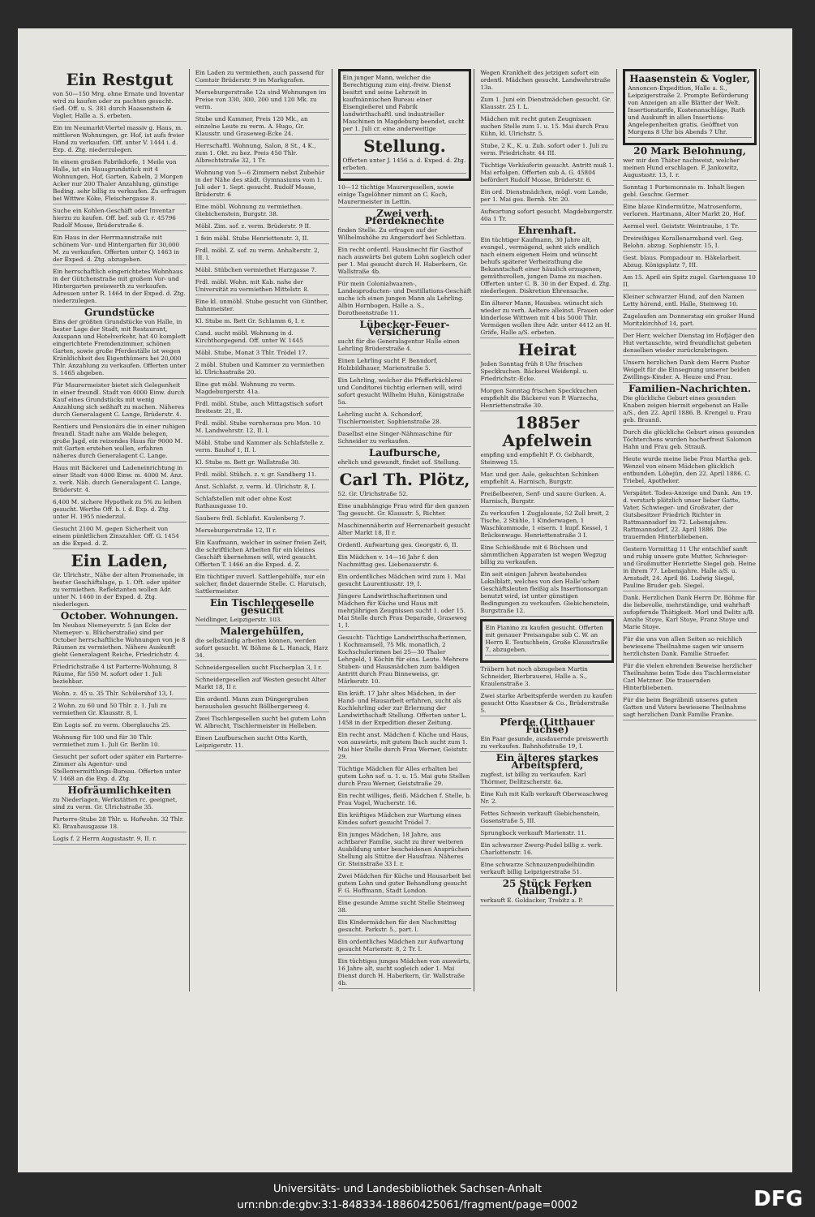Ein Restgut
von 50—150 Mrg. ohne Ernate und Inventar wird zu kaufen oder zu pachten gesucht. Gefl. Off. u. S. 381 durch Haasenstein & Vogler, Halle a. S. erbeten.
Ein im Neumarkt-Viertel massiv g. Haus, m. mittleren Wohnungen, gr. Hof, ist aufs freier Hand zu verkaufen. Off. unter V. 1444 i. d. Exp. d. Ztg. niederzulegen.
In einem großen Fabrikdorfe, 1 Meile von Halle, ist ein Hausgrundstück mit 4 Wohnungen, Hof, Garten, Kabeln, 2 Morgen Acker nur 200 Thaler Anzahlung, günstige Beding. sehr billig zu verkaufen. Zu erfragen bei Wittwe Köke, Fleischergasse 8.
Suche ein Kohlen-Geschäft oder Inventar hierzu zu kaufen. Off. bef. sub G. r. 45796 Rudolf Mosse, Brüderstraße 6.
Ein Haus in der Herrmannstraße mit schönem Vor- und Hintergarten für 30,000 M. zu verkaufen. Offerten unter Q. 1463 in der Exped. d. Ztg. abzugeben.
Ein herrschaftlich eingerichtetes Wohnhaus in der Gütchenstraße mit großem Vor- und Hintergarten preiswerth zu verkaufen. Adressen unter R. 1464 in der Exped. d. Ztg. niederzulegen.
Grundstücke
Eins der größten Grundstücke von Halle, in bester Lage der Stadt, mit Restaurant, Ausspann und Hotelverkehr, hat 40 komplett eingerichtete Fremdenzimmer, schönen Garten, sowie große Pferdeställe ist wegen Kränklichkeit des Eigenthümers bei 20,000 Thlr. Anzahlung zu verkaufen. Offerten unter S. 1465 abgeben.
Für Maurermeister bietet sich Gelegenheit in einer freundl. Stadt von 4000 Einw. durch Kauf eines Grundstücks mit wenig Anzahlung sich seßhaft zu machen. Näheres durch Generalagent C. Lange, Brüderstr. 4.
Rentiers und Pensionärs die in einer ruhigen freundl. Stadt nahe am Walde belegen, große Jagd, ein reizendes Haus für 9000 M. mit Garten erstehen wollen, erfahren näheres durch Generalagent C. Lange.
Haus mit Bäckerei und Ladeneinrichtung in einer Stadt von 4000 Einw. m. 4000 M. Anz. z. verk. Näh. durch Generalagent C. Lange, Brüderstr. 4.
6,400 M. sichere Hypothek zu 5% zu leihen gesucht. Werthe Off. b. i. d. Exp. d. Ztg. unter H. 1955 niederzul.
Gesucht 2100 M. gegen Sicherheit von einem pünktlichen Zinszahler. Off. G. 1454 an die Exped. d. Z.
Ein Laden,
Gr. Ulrichstr., Nähe der alten Promenade, in bester Geschäftslage, p. 1. Oft. oder später zu vermiethen. Reflektanten wollen Adr. unter N. 1460 in der Exped. d. Ztg. niederlegen.
October. Wohnungen.
Im Neubau Niemeyerstr. 5 (an Ecke der Niemeyer- u. Blücherstraße) sind per October herrschaftliche Wohnungen von je 8 Räumen zu vermiethen. Nähere Auskunft giebt Generalagent Reiche, Friedrichstr. 4.
Friedrichstraße 4 ist Parterre-Wohnung, 8 Räume, für 550 M. sofort oder 1. Juli beziehbar.
Wohn. z. 45 u. 35 Thlr. Schülershof 13, I.
2 Wohn. zu 60 und 50 Thlr. z. 1. Juli zu vermiethen Gr. Klausstr. 8, I.
Ein Logis sof. zu verm. Oberglauchs 25.
Wohnung für 100 und für 30 Thlr. vermiethet zum 1. Juli Gr. Berlin 10.
Gesucht per sofort oder später ein Parterre-Zimmer als Agentur- und Stellenvermittlungs-Bureau. Offerten unter V. 1468 an die Exp. d. Ztg.
Hofräumlichkeiten
zu Niederlagen, Werkstätten rc. geeignet, sind zu verm. Gr. Ulrichstraße 35.
Parterre-Stube 28 Thlr. u. Hofwohn. 32 Thlr. Kl. Brauhausgasse 18.
Logis f. 2 Herrn Augustastr. 9, II. r.
Ein Laden zu vermiethen, auch passend für Comtoir Brüderstr. 9 im Markgrafen.
Merseburgerstraße 12a sind Wohnungen im Preise von 330, 300, 200 und 120 Mk. zu verm.
Stube und Kammer, Preis 120 Mk., an einzelne Leute zu verm. A. Hugo, Gr. Klausstr. und Graseweg-Ecke 24.
Herrschaftl. Wohnung, Salon, 8 St., 4 K., zum 1. Okt. zu bez. Preis 450 Thlr. Albrechtstraße 32, 1 Tr.
Wohnung von 5—6 Zimmern nebst Zubehör in der Nähe des städt. Gymnasiums vom 1. Juli oder 1. Sept. gesucht. Rudolf Mosse, Brüderstr. 6
Eine möbl. Wohnung zu vermiethen. Giebichenstein, Burgstr. 38.
Möbl. Zim. sof. z. verm. Brüderstr. 9 II.
1 fein möbl. Stube Henriettenstr. 3, II.
Frdl. möbl. Z. sof. zu verm. Anhalterstr. 2, III. l.
Möbl. Stübchen vermiethet Harzgasse 7.
Frdl. möbl. Wohn. mit Kab. nahe der Universität zu vermiethen Mittelstr. 8.
Eine kl. unmöbl. Stube gesucht von Günther, Bahnmeister.
Kl. Stube m. Bett Gr. Schlamm 6, I. r.
Cand. sucht möbl. Wohnung in d. Kirchthorgegend. Off. unter W. 1445
Möbl. Stube, Monat 3 Thlr. Trödel 17.
2 möbl. Stuben und Kammer zu vermiethen kl. Ulrichsstraße 20.
Eine gut möbl. Wohnung zu verm. Magdeburgerstr. 41a.
Frdl. möbl. Stube, auch Mittagstisch sofort Breitestr. 21, II.
Frdl. möbl. Stube vornheraus pro Mon. 10 M. Landwehrstr. 12, II. l.
Möbl. Stube und Kammer als Schlafstelle z. verm. Bauhof 1, II. l.
Kl. Stube m. Bett gr. Wallstraße 30.
Frdl. möbl. Stübch. z. v. gr. Sandberg 11.
Anst. Schlafst. z. verm. kl. Ulrichstr. 8, I.
Schlafstellen mit oder ohne Kost Rathausgasse 10.
Saubere frdl. Schlafst. Kaulenberg 7.
Merseburgerstraße 12, II r.
Ein Kaufmann, welcher in seiner freien Zeit, die schriftlichen Arbeiten für ein kleines Geschäft übernehmen will, wird gesucht. Offerten T. 1466 an die Exped. d. Z.
Ein tüchtiger zuverl. Sattlergehülfe, nur ein solcher, findet dauernde Stelle. C. Haruisch, Sattlermeister.
Ein Tischlergeselle gesucht
Neidlinger, Leipzigerstr. 103.
Malergehülfen,
die selbständig arbeiten können, werden sofort gesucht. W. Böhme & L. Hanack, Harz 34.
Schneidergesellen sucht Fischerplan 3, I r.
Schneidergesellen auf Westen gesucht Alter Markt 18, II r.
Ein ordentl. Mann zum Düngergruben herausholen gesucht Böllbergerweg 4.
Zwei Tischlergesellen sucht bei gutem Lohn W. Albrecht, Tischlermeister in Helleben.
Einen Laufburschen sucht Otto Korth, Leipzigerstr. 11.
Ein junger Mann, welcher die Berechtigung zum einj.-freiw. Dienst besitzt und seine Lehrzeit in kaufmännischen Bureau einer Eisengießerei und Fabrik landwirthschaftl. und industrieller Maschinen in Magdeburg beendet, sucht per 1. Juli cr. eine anderweitige
Stellung.
Offerten unter J. 1456 a. d. Exped. d. Ztg. erbeten.
10—12 tüchtige Maurergesellen, sowie einige Tagelöhner nimmt an C. Koch, Maurermeister in Lettin.
Zwei verh. Pferdeknechte
finden Stelle. Zu erfragen auf der Wilhelmshöhe zu Angersdorf bei Schlettau.
Ein recht ordentl. Hausknecht für Gasthof nach auswärts bei gutem Lohn sogleich oder per 1. Mai gesucht durch H. Haberkern, Gr. Wallstraße 4b.
Für mein Colonialwaaren-, Landesproducten- und Destillations-Geschäft suche ich einen jungen Mann als Lehrling. Albin Hornbogen, Halle a. S., Dorotheenstraße 11.
Lübecker-Feuer-Versicherung
sucht für die Generalagentur Halle einen Lehrling Brüderstraße 4.
Einen Lehrling sucht F. Benndorf, Holzbildhauer, Marienstraße 5.
Ein Lehrling, welcher die Pfefferküchlerei und Conditorei tüchtig erlernen will, wird sofort gesucht Wilhelm Huhn, Königstraße 5a.
Lehrling sucht A. Schondorf, Tischlermeister, Sophienstraße 28.
Daselbst eine Singer-Nähmaschine für Schneider zu verkaufen.
Laufbursche,
ehrlich und gewandt, findet sof. Stellung.
Carl Th. Plötz,
52. Gr. Ulrichstraße 52.
Eine unabhängige Frau wird für den ganzen Tag gesucht. Gr. Klausstr. 5, Richter.
Maschinennäherin auf Herrenarbeit gesucht Alter Markt 18, II r.
Ordentl. Aufwartung ges. Georgstr. 6, II.
Ein Mädchen v. 14—16 Jahr f. den Nachmittag ges. Liebenauerstr. 6.
Ein ordentliches Mädchen wird zum 1. Mai gesucht Laurentiusstr. 19, I.
Jüngere Landwirthschafterinnen und Mädchen für Küche und Haus mit mehrjährigen Zeugnissen sucht 1. oder 15. Mai Stelle durch Frau Deparade, Graseweg 1, I.
Gesucht: Tüchtige Landwirthschafterinnen, 1 Kochmamsell, 75 Mk. monatlich, 2 Kochschulerinnen bei 25—30 Thaler Lehrgeld, 1 Köchin für eins. Leute. Mehrere Stuben- und Hausmädchen zum baldigen Antritt durch Frau Binneweiss, gr. Märkerstr. 10.
Ein kräft. 17 Jahr altes Mädchen, in der Hand- und Hausarbeit erfahren, sucht als Kochlehrling oder zur Erlernung der Landwirthschaft Stellung. Offerten unter L. 1458 in der Expedition dieser Zeitung.
Ein recht anst. Mädchen f. Küche und Haus, von auswärts, mit gutem Buch sucht zum 1. Mai hier Stelle durch Frau Werner, Geiststr. 29.
Tüchtige Mädchen für Alles erhalten bei gutem Lohn sof. u. 1. u. 15. Mai gute Stellen durch Frau Werner, Geiststraße 29.
Ein recht williges, fleiß. Mädchen f. Stelle, b. Frau Vogel, Wucherstr. 16.
Ein kräftiges Mädchen zur Wartung eines Kindes sofort gesucht Trödel 7.
Ein junges Mädchen, 18 Jahre, aus achtbarer Familie, sucht zu ihrer weiteren Ausbildung unter bescheidenen Ansprüchen Stellung als Stütze der Hausfrau. Näheres Gr. Steinstraße 33 I. r.
Zwei Mädchen für Küche und Hausarbeit bei gutem Lohn und guter Behandlung gesucht F. G. Hoffmann, Stadt London.
Eine gesunde Amme sucht Stelle Steinweg 38.
Ein Kindermädchen für den Nachmittag gesucht. Parkstr. 5., part. l.
Ein ordentliches Mädchen zur Aufwartung gesucht Marienstr. 8, 2 Tr. l.
Ein tüchtiges junges Mädchen von auswärts, 16 Jahre alt, sucht sogleich oder 1. Mai Dienst durch H. Haberkern, Gr. Wallstraße 4b.
Wegen Krankheit des jetzigen sofort ein ordentl. Mädchen gesucht. Landwehrstraße 13a.
Zum 1. Juni ein Dienstmädchen gesucht. Gr. Klausstr. 25 I. L.
Mädchen mit recht guten Zeugnissen suchen Stelle zum 1. u. 15. Mai durch Frau Kühn, kl. Ulrichstr. 5.
Stube, 2 K., K. u. Zub. sofort oder 1. Juli zu verm. Friedrichstr. 44 III.
Tüchtige Verkäuferin gesucht. Antritt muß 1. Mai erfolgen. Offerten sub A. G. 45804 befördert Rudolf Mosse, Brüderstr. 6.
Ein ord. Dienstmädchen, mögl. vom Lande, per 1. Mai ges. Bernb. Str. 20.
Aufwartung sofort gesucht. Magdeburgerstr. 40a 1 Tr.
Ehrenhaft.
Ein tüchtiger Kaufmann, 30 Jahre alt, evangel., vermögend, sehnt sich endlich nach einem eigenen Heim und wünscht behufs späterer Verheirathung die Bekanntschaft einer häuslich erzogenen, gemüthsvollen, jungen Dame zu machen. Offerten unter C. B. 30 in der Exped. d. Ztg. niederlegen. Diskretion Ehrensache.
Ein älterer Mann, Hausbes. wünscht sich wieder zu verh. Aeltere alleinst. Frauen oder kinderlose Wittwen mit 4 bis 5000 Thlr. Vermögen wollen ihre Adr. unter 4412 an H. Gräfe, Halle a/S. erbeten.
Heirat
Jeden Sonntag früh 8 Uhr frischen Speckkuchen. Bäckerei Weidenpl. u. Friedrichstr.-Ecke.
Morgen Sonntag frischen Speckkuchen empfiehlt die Bäckerei von P. Warzecha, Henriettenstraße 30.
1885er Apfelwein
empfing und empfiehlt F. O. Gebhardt, Steinweg 15.
Mar. und ger. Aale, gekochten Schinken empfiehlt A. Harnisch, Burgstr.
Preißelbeeren, Senf- und saure Gurken. A. Harnisch, Burgstr.
Zu verkaufen 1 Zugjalousie, 52 Zoll breit, 2 Tische, 2 Stühle, 1 Kinderwagen, 1 Waschkommode, 1 eisern. 1 kupf. Kessel, 1 Brückenwage. Henriettenstraße 3 I.
Eine Schießbude mit 6 Büchsen und sämmtlichen Apparaten ist wegen Wegzug billig zu verkaufen.
Ein seit einigen Jahren bestehendes Lokalblatt, welches von den Halle'schen Geschäftsleuten fleißig als Insertionsorgan benutzt wird, ist unter günstigen Bedingungen zu verkaufen. Giebichenstein, Burgstraße 12.
Ein Pianino zu kaufen gesucht. Offerten mit genauer Preisangabe sub C. W. an Herrn E. Teutschbein, Große Klausstraße 7, abzugeben.
Träbern hat noch abzugeben Martin Schneider, Bierbrauerei, Halle a. S., Kraulenstraße 3.
Zwei starke Arbeitspferde werden zu kaufen gesucht Otto Kaestner & Co., Brüderstraße 5.
Pferde (Litthauer Füchse)
Ein Paar gesunde, ausdauernde preiswerth zu verkaufen. Bahnhofstraße 19, I.
Ein älteres starkes Arbeitspferd,
zugfest, ist billig zu verkaufen. Karl Thörmer, Delitzscherstr. 6a.
Eine Kuh mit Kalb verkauft Oberwaschweg Nr. 2.
Fettes Schwein verkauft Giebichenstein, Gosenstraße 5, III.
Sprungbock verkauft Marienstr. 11.
Ein schwarzer Zwerg-Pudel billig z. verk. Charlottenstr. 16.
Eine schwarze Schnauzenpudelhündin verkauft billig Leipzigerstraße 51.
25 Stück Ferken (halbengl.)
verkauft E. Goldacker, Trebitz a. P.
Haasenstein & Vogler,
Annoncen-Expedition, Halle a. S., Leipzigerstraße 2. Prompte Beförderung von Anzeigen an alle Blätter der Welt. Insertionstarife, Kostenanschläge, Rath und Auskunft in allen Insertions-Angelegenheiten gratis. Geöffnet von Morgens 8 Uhr bis Abends 7 Uhr.
20 Mark Belohnung,
wer mir den Thäter nachweist, welcher meinen Hund erschlagen. F. Jankowitz, Augustastr. 13, I. r.
Sonntag 1 Portemonnaie m. Inhalt liegen gebl. Geschw. Germer.
Eine blaue Kindermütze, Matrosenform, verloren. Hartmann, Alter Markt 20, Hof.
Aermel verl. Geiststr. Weintraube, 1 Tr.
Dreireihiges Korallenarmband verl. Geg. Belohn. abzug. Sophienstr. 15, I.
Gest. blaus. Pompadour m. Häkelarbeit. Abzug. Königsplatz 7, III.
Am 15. April ein Spitz zugel. Gartengasse 10 II.
Kleiner schwarzer Hund, auf den Namen Letty hörend, entl. Halle, Steinweg 10.
Zugelaufen am Donnerstag ein großer Hund Moritzkirchhof 14, part.
Der Herr, welcher Dienstag im Hofjäger den Hut vertauschte, wird freundlichst gebeten denselben wieder zurückzubringen.
Unsern herzlichen Dank dem Herrn Pastor Weigelt für die Einsegnung unserer beiden Zwillings-Kinder. A. Heuze und Frau.
Familien-Nachrichten.
Die glückliche Geburt eines gesunden Knaben zeigen hiermit ergebenst an Halle a/S., den 22. April 1886. B. Krengel u. Frau geb. Braunß.
Durch die glückliche Geburt eines gesunden Töchterchens wurden hocherfreut Salomon Hahn und Frau geb. Strauß.
Heute wurde meine liebe Frau Martha geb. Wenzel von einem Mädchen glücklich entbunden. Löbejün, den 22. April 1886. C. Triebel, Apotheker.
Verspätet. Todes-Anzeige und Dank. Am 19. d. verstarb plötzlich unser lieber Gatte, Vater, Schwieger- und Großvater, der Gutsbesitzer Friedrich Richter in Rattmannsdorf im 72. Lebensjahre. Rattmannsdorf, 22. April 1886. Die trauernden Hinterbliebenen.
Gestern Vormittag 11 Uhr entschlief sanft und ruhig unsere gute Mutter, Schwieger- und Großmutter Henriette Siegel geb. Heine in ihrem 77. Lebensjahre. Halle a/S. u. Arnstadt, 24. April 86. Ludwig Siegel, Pauline Bruder geb. Siegel.
Dank. Herzlichen Dank Herrn Dr. Böhme für die liebevolle, mehrständige, und wahrhaft aufopfernde Thätigkeit. Morl und Delitz a/B. Amalie Stoye, Karl Stoye, Franz Stoye und Marie Stoye.
Für die uns von allen Seiten so reichlich bewiesene Theilnahme sagen wir unsern herzlichsten Dank. Familie Stroefer.
Für die vielen ehrenden Beweise herzlicher Theilnahme beim Tode des Tischlermeister Carl Metzner. Die trauernden Hinterbliebenen.
Für die beim Begräbniß unseres guten Gatten und Vaters bewiesene Theilnahme sagt herzlichen Dank Familie Franke.
Universitäts- und Landesbibliothek Sachsen-Anhalt
urn:nbn:de:gbv:3:1-848334-18860425061/fragment/page=0002
DFG